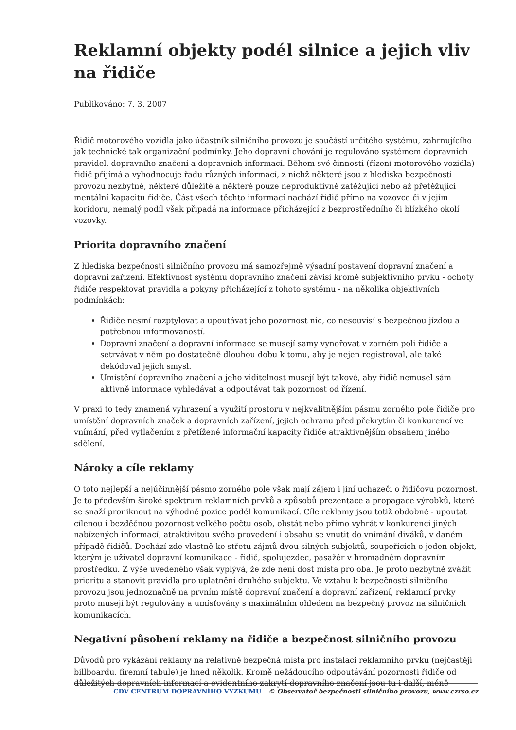Reklamní objekty podél silnice a jejich vliv na řidiče
Publikováno: 7. 3. 2007
Řidič motorového vozidla jako účastník silničního provozu je součástí určitého systému, zahrnujícího jak technické tak organizační podmínky. Jeho dopravní chování je regulováno systémem dopravních pravidel, dopravního značení a dopravních informací. Během své činnosti (řízení motorového vozidla) řidič přijímá a vyhodnocuje řadu různých informací, z nichž některé jsou z hlediska bezpečnosti provozu nezbytné, některé důležité a některé pouze neproduktivně zatěžující nebo až přetěžující mentální kapacitu řidiče. Část všech těchto informací nachází řidič přímo na vozovce či v jejím koridoru, nemalý podíl však připadá na informace přicházející z bezprostředního či blízkého okolí vozovky.
Priorita dopravního značení
Z hlediska bezpečnosti silničního provozu má samozřejmě výsadní postavení dopravní značení a dopravní zařízení. Efektivnost systému dopravního značení závisí kromě subjektivního prvku - ochoty řidiče respektovat pravidla a pokyny přicházející z tohoto systému - na několika objektivních podmínkách:
Řidiče nesmí rozptylovat a upoutávat jeho pozornost nic, co nesouvisí s bezpečnou jízdou a potřebnou informovaností.
Dopravní značení a dopravní informace se musejí samy vynořovat v zorném poli řidiče a setrvávat v něm po dostatečně dlouhou dobu k tomu, aby je nejen registroval, ale také dekódoval jejich smysl.
Umístění dopravního značení a jeho viditelnost musejí být takové, aby řidič nemusel sám aktivně informace vyhledávat a odpoutávat tak pozornost od řízení.
V praxi to tedy znamená vyhrazení a využití prostoru v nejkvalitnějším pásmu zorného pole řidiče pro umístění dopravních značek a dopravních zařízení, jejich ochranu před překrytím či konkurencí ve vnímání, před vytlačením z přetížené informační kapacity řidiče atraktivnějším obsahem jiného sdělení.
Nároky a cíle reklamy
O toto nejlepší a nejúčinnější pásmo zorného pole však mají zájem i jiní uchazeči o řidičovu pozornost. Je to především široké spektrum reklamních prvků a způsobů prezentace a propagace výrobků, které se snaží proniknout na výhodné pozice podél komunikací. Cíle reklamy jsou totiž obdobné - upoutat cílenou i bezděčnou pozornost velkého počtu osob, obstát nebo přímo vyhrát v konkurenci jiných nabízených informací, atraktivitou svého provedení i obsahu se vnutit do vnímání diváků, v daném případě řidičů. Dochází zde vlastně ke střetu zájmů dvou silných subjektů, soupeřících o jeden objekt, kterým je uživatel dopravní komunikace - řidič, spolujezdec, pasažér v hromadném dopravním prostředku. Z výše uvedeného však vyplývá, že zde není dost místa pro oba. Je proto nezbytné zvážit prioritu a stanovit pravidla pro uplatnění druhého subjektu. Ve vztahu k bezpečnosti silničního provozu jsou jednoznačně na prvním místě dopravní značení a dopravní zařízení, reklamní prvky proto musejí být regulovány a umísťovány s maximálním ohledem na bezpečný provoz na silničních komunikacích.
Negativní působení reklamy na řidiče a bezpečnost silničního provozu
Důvodů pro vykázání reklamy na relativně bezpečná místa pro instalaci reklamního prvku (nejčastěji billboardu, firemní tabule) je hned několik. Kromě nežádoucího odpoutávání pozornosti řidiče od důležitých dopravních informací a evidentního zakrytí dopravního značení jsou tu i další, méně
CDV CENTRUM DOPRAVNÍHO VÝZKUMU © Observatoř bezpečnosti silničního provozu, www.czrso.cz